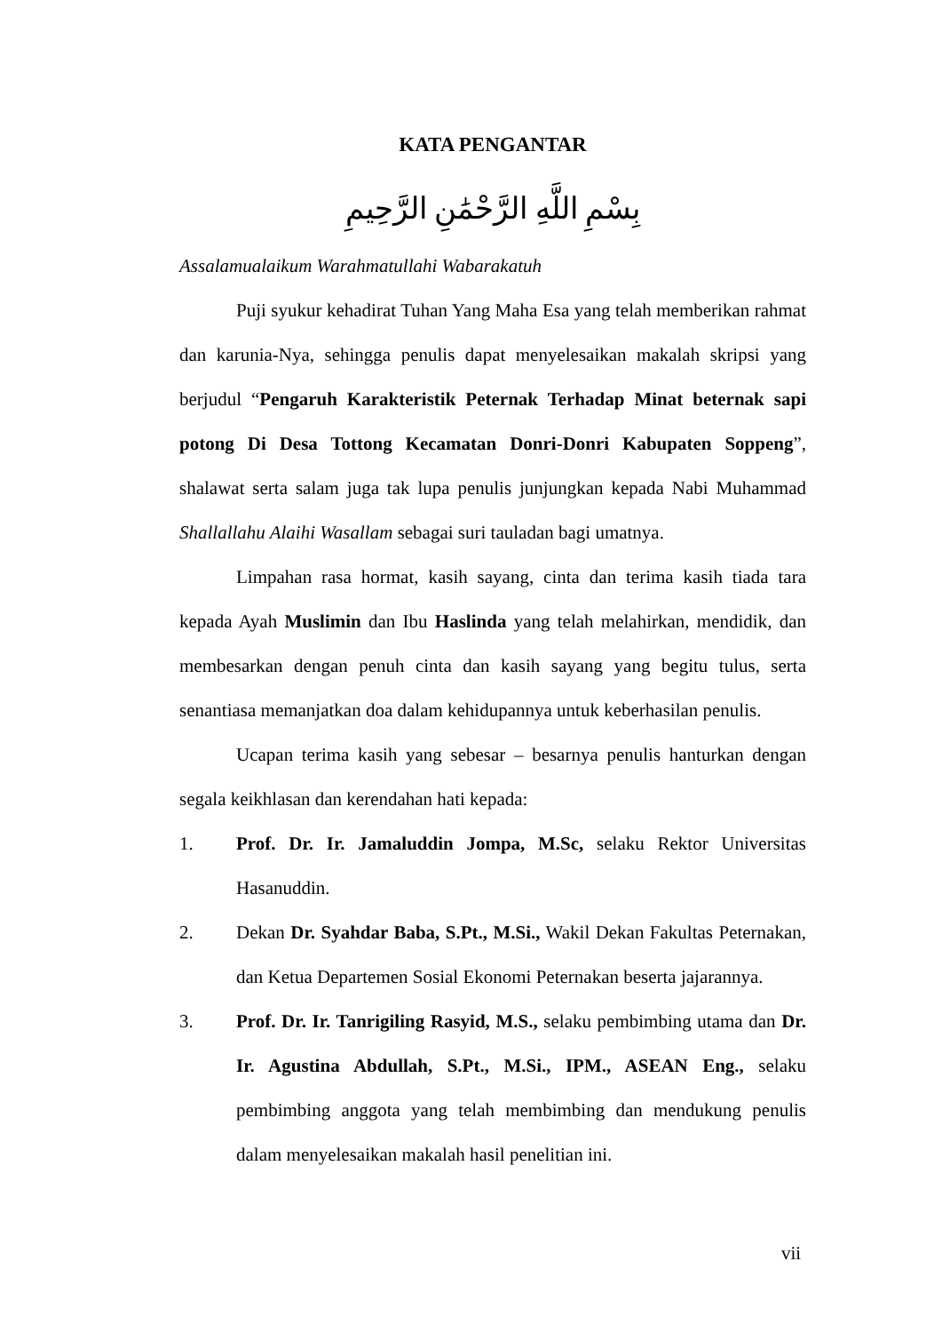KATA PENGANTAR
بِسْمِ اللَّهِ الرَّحْمَٰنِ الرَّحِيمِ
Assalamualaikum Warahmatullahi Wabarakatuh
Puji syukur kehadirat Tuhan Yang Maha Esa yang telah memberikan rahmat dan karunia-Nya, sehingga penulis dapat menyelesaikan makalah skripsi yang berjudul “Pengaruh Karakteristik Peternak Terhadap Minat beternak sapi potong Di Desa Tottong Kecamatan Donri-Donri Kabupaten Soppeng”, shalawat serta salam juga tak lupa penulis junjungkan kepada Nabi Muhammad Shallallahu Alaihi Wasallam sebagai suri tauladan bagi umatnya.
Limpahan rasa hormat, kasih sayang, cinta dan terima kasih tiada tara kepada Ayah Muslimin dan Ibu Haslinda yang telah melahirkan, mendidik, dan membesarkan dengan penuh cinta dan kasih sayang yang begitu tulus, serta senantiasa memanjatkan doa dalam kehidupannya untuk keberhasilan penulis.
Ucapan terima kasih yang sebesar – besarnya penulis hanturkan dengan segala keikhlasan dan kerendahan hati kepada:
1. Prof. Dr. Ir. Jamaluddin Jompa, M.Sc, selaku Rektor Universitas Hasanuddin.
2. Dekan Dr. Syahdar Baba, S.Pt., M.Si., Wakil Dekan Fakultas Peternakan, dan Ketua Departemen Sosial Ekonomi Peternakan beserta jajarannya.
3. Prof. Dr. Ir. Tanrigiling Rasyid, M.S., selaku pembimbing utama dan Dr. Ir. Agustina Abdullah, S.Pt., M.Si., IPM., ASEAN Eng., selaku pembimbing anggota yang telah membimbing dan mendukung penulis dalam menyelesaikan makalah hasil penelitian ini.
vii